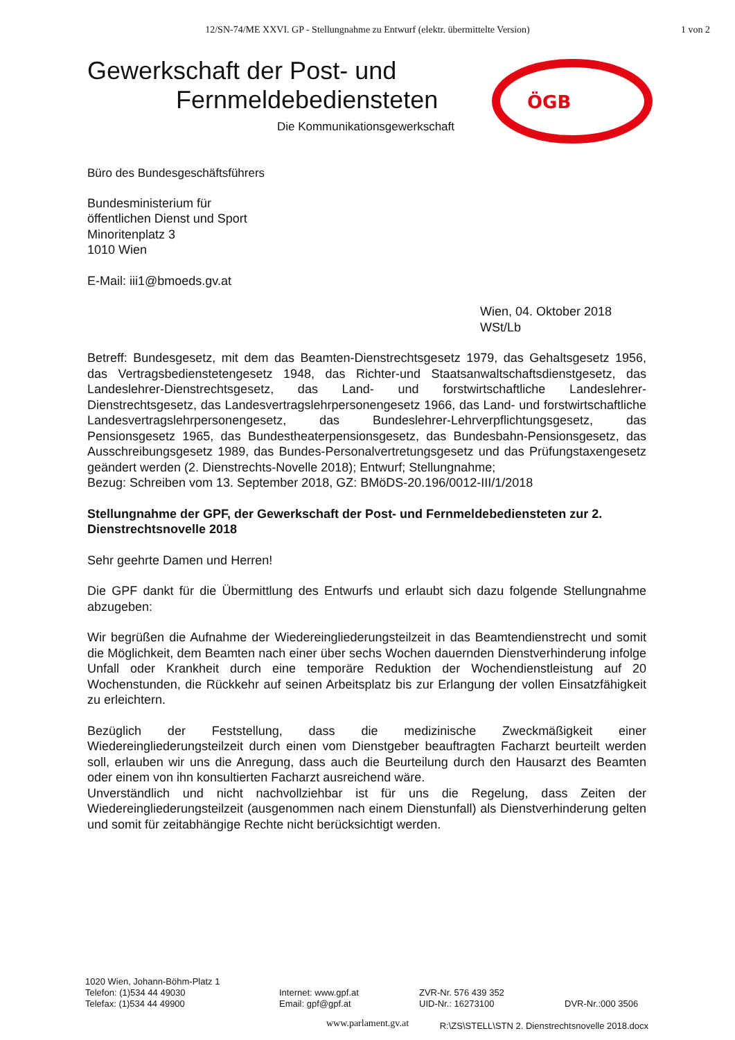12/SN-74/ME XXVI. GP - Stellungnahme zu Entwurf (elektr. übermittelte Version) 1 von 2
Gewerkschaft der Post- und
Fernmeldebediensteten
Die Kommunikationsgewerkschaft
ÖGB
Büro des Bundesgeschäftsführers
Bundesministerium für
öffentlichen Dienst und Sport
Minoritenplatz 3
1010 Wien
E-Mail: iii1@bmoeds.gv.at
Wien, 04. Oktober 2018
WSt/Lb
Betreff: Bundesgesetz, mit dem das Beamten-Dienstrechtsgesetz 1979, das Gehaltsgesetz 1956, das Vertragsbedienstetengesetz 1948, das Richter-und Staatsanwaltschaftsdienstgesetz, das Landeslehrer-Dienstrechtsgesetz, das Land- und forstwirtschaftliche Landeslehrer-Dienstrechtsgesetz, das Landesvertragslehrpersonengesetz 1966, das Land- und forstwirtschaftliche Landesvertragslehrpersonengesetz, das Bundeslehrer-Lehrverpflichtungsgesetz, das Pensionsgesetz 1965, das Bundestheaterpensionsgesetz, das Bundesbahn-Pensionsgesetz, das Ausschreibungsgesetz 1989, das Bundes-Personalvertretungsgesetz und das Prüfungstaxengesetz geändert werden (2. Dienstrechts-Novelle 2018); Entwurf; Stellungnahme;
Bezug: Schreiben vom 13. September 2018, GZ: BMöDS-20.196/0012-III/1/2018
Stellungnahme der GPF, der Gewerkschaft der Post- und Fernmeldebediensteten zur 2. Dienstrechtsnovelle 2018
Sehr geehrte Damen und Herren!
Die GPF dankt für die Übermittlung des Entwurfs und erlaubt sich dazu folgende Stellungnahme abzugeben:
Wir begrüßen die Aufnahme der Wiedereingliederungsteilzeit in das Beamtendienstrecht und somit die Möglichkeit, dem Beamten nach einer über sechs Wochen dauernden Dienstverhinderung infolge Unfall oder Krankheit durch eine temporäre Reduktion der Wochendienstleistung auf 20 Wochenstunden, die Rückkehr auf seinen Arbeitsplatz bis zur Erlangung der vollen Einsatzfähigkeit zu erleichtern.
Bezüglich der Feststellung, dass die medizinische Zweckmäßigkeit einer Wiedereingliederungsteilzeit durch einen vom Dienstgeber beauftragten Facharzt beurteilt werden soll, erlauben wir uns die Anregung, dass auch die Beurteilung durch den Hausarzt des Beamten oder einem von ihn konsultierten Facharzt ausreichend wäre.
Unverständlich und nicht nachvollziehbar ist für uns die Regelung, dass Zeiten der Wiedereingliederungsteilzeit (ausgenommen nach einem Dienstunfall) als Dienstverhinderung gelten und somit für zeitabhängige Rechte nicht berücksichtigt werden.
1020 Wien, Johann-Böhm-Platz 1
Telefon: (1)534 44 49030
Telefax: (1)534 44 49900
Internet: www.gpf.at
Email: gpf@gpf.at
ZVR-Nr. 576 439 352
UID-Nr.: 16273100
DVR-Nr.:000 3506
R:\ZS\STELL\STN 2. Dienstrechtsnovelle 2018.docx
www.parlament.gv.at